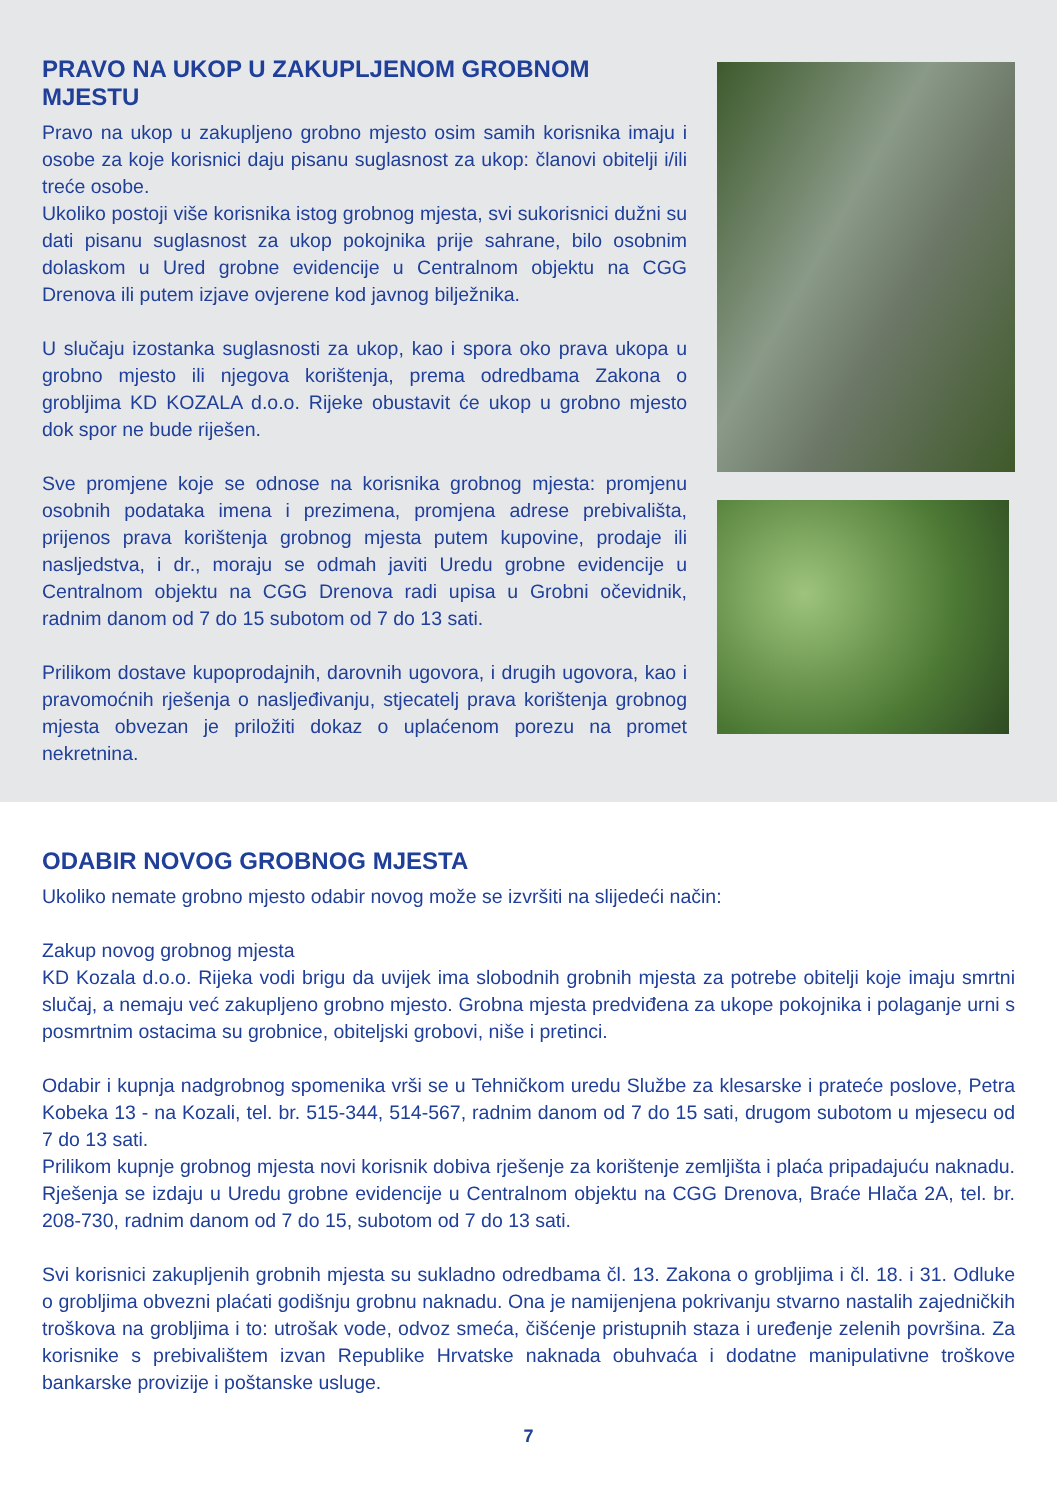PRAVO NA UKOP U ZAKUPLJENOM GROBNOM MJESTU
Pravo na ukop u zakupljeno grobno mjesto osim samih korisnika imaju i osobe za koje korisnici daju pisanu suglasnost za ukop: članovi obitelji i/ili treće osobe.
Ukoliko postoji više korisnika istog grobnog mjesta, svi sukorisnici dužni su dati pisanu suglasnost za ukop pokojnika prije sahrane, bilo osobnim dolaskom u Ured grobne evidencije u Centralnom objektu na CGG Drenova ili putem izjave ovjerene kod javnog bilježnika.
U slučaju izostanka suglasnosti za ukop, kao i spora oko prava ukopa u grobno mjesto ili njegova korištenja, prema odredbama Zakona o grobljima KD KOZALA d.o.o. Rijeke obustavit će ukop u grobno mjesto dok spor ne bude riješen.
Sve promjene koje se odnose na korisnika grobnog mjesta: promjenu osobnih podataka imena i prezimena, promjena adrese prebivališta, prijenos prava korištenja grobnog mjesta putem kupovine, prodaje ili nasljedstva, i dr., moraju se odmah javiti Uredu grobne evidencije u Centralnom objektu na CGG Drenova radi upisa u Grobni očevidnik, radnim danom od 7 do 15 subotom od 7 do 13 sati.
Prilikom dostave kupoprodajnih, darovnih ugovora, i drugih ugovora, kao i pravomoćnih rješenja o nasljeđivanju, stjecatelj prava korištenja grobnog mjesta obvezan je priložiti dokaz o uplaćenom porezu na promet nekretnina.
ODABIR NOVOG GROBNOG MJESTA
Ukoliko nemate grobno mjesto odabir novog može se izvršiti na slijedeći način:
Zakup novog grobnog mjesta
KD Kozala d.o.o. Rijeka vodi brigu da uvijek ima slobodnih grobnih mjesta za potrebe obitelji koje imaju smrtni slučaj, a nemaju već zakupljeno grobno mjesto. Grobna mjesta predviđena za ukope pokojnika i polaganje urni s posmrtnim ostacima su grobnice, obiteljski grobovi, niše i pretinci.
Odabir i kupnja nadgrobnog spomenika vrši se u Tehničkom uredu Službe za klesarske i prateće poslove, Petra Kobeka 13 - na Kozali, tel. br. 515-344, 514-567, radnim danom od 7 do 15 sati, drugom subotom u mjesecu od 7 do 13 sati.
Prilikom kupnje grobnog mjesta novi korisnik dobiva rješenje za korištenje zemljišta i plaća pripadajuću naknadu. Rješenja se izdaju u Uredu grobne evidencije u Centralnom objektu na CGG Drenova, Braće Hlača 2A, tel. br. 208-730, radnim danom od 7 do 15, subotom od 7 do 13 sati.
Svi korisnici zakupljenih grobnih mjesta su sukladno odredbama čl. 13. Zakona o grobljima i čl. 18. i 31. Odluke o grobljima obvezni plaćati godišnju grobnu naknadu. Ona je namijenjena pokrivanju stvarno nastalih zajedničkih troškova na grobljima i to: utrošak vode, odvoz smeća, čišćenje pristupnih staza i uređenje zelenih površina. Za korisnike s prebivalištem izvan Republike Hrvatske naknada obuhvaća i dodatne manipulativne troškove bankarske provizije i poštanske usluge.
7